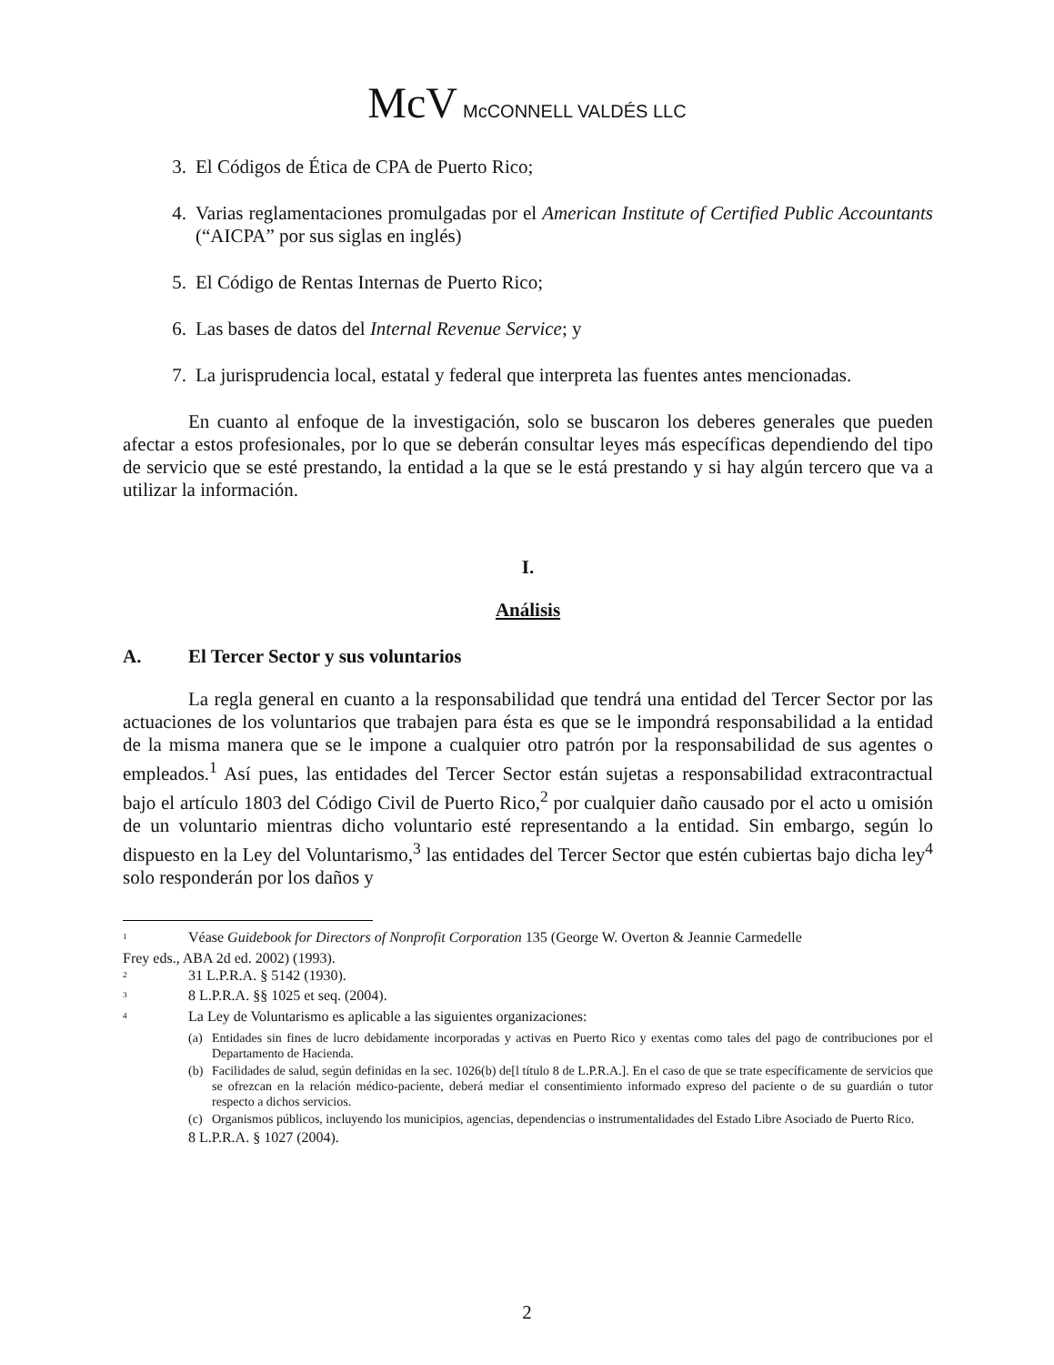McV McCONNELL VALDÉS LLC
3. El Códigos de Ética de CPA de Puerto Rico;
4. Varias reglamentaciones promulgadas por el American Institute of Certified Public Accountants (“AICPA” por sus siglas en inglés)
5. El Código de Rentas Internas de Puerto Rico;
6. Las bases de datos del Internal Revenue Service; y
7. La jurisprudencia local, estatal y federal que interpreta las fuentes antes mencionadas.
En cuanto al enfoque de la investigación, solo se buscaron los deberes generales que pueden afectar a estos profesionales, por lo que se deberán consultar leyes más específicas dependiendo del tipo de servicio que se esté prestando, la entidad a la que se le está prestando y si hay algún tercero que va a utilizar la información.
I.
Análisis
A. El Tercer Sector y sus voluntarios
La regla general en cuanto a la responsabilidad que tendrá una entidad del Tercer Sector por las actuaciones de los voluntarios que trabajen para ésta es que se le impondrá responsabilidad a la entidad de la misma manera que se le impone a cualquier otro patrón por la responsabilidad de sus agentes o empleados.<sup>1</sup> Así pues, las entidades del Tercer Sector están sujetas a responsabilidad extracontractual bajo el artículo 1803 del Código Civil de Puerto Rico,<sup>2</sup> por cualquier daño causado por el acto u omisión de un voluntario mientras dicho voluntario esté representando a la entidad. Sin embargo, según lo dispuesto en la Ley del Voluntarismo,<sup>3</sup> las entidades del Tercer Sector que estén cubiertas bajo dicha ley<sup>4</sup> solo responderán por los daños y
<sup>1</sup> Véase Guidebook for Directors of Nonprofit Corporation 135 (George W. Overton & Jeannie Carmedelle
Frey eds., ABA 2d ed. 2002) (1993).
<sup>2</sup> 31 L.P.R.A. § 5142 (1930).
<sup>3</sup> 8 L.P.R.A. §§ 1025 et seq. (2004).
<sup>4</sup> La Ley de Voluntarismo es aplicable a las siguientes organizaciones:
(a) Entidades sin fines de lucro debidamente incorporadas y activas en Puerto Rico y exentas como tales del pago de contribuciones por el Departamento de Hacienda.
(b) Facilidades de salud, según definidas en la sec. 1026(b) de[l título 8 de L.P.R.A.]. En el caso de que se trate específicamente de servicios que se ofrezcan en la relación médico-paciente, deberá mediar el consentimiento informado expreso del paciente o de su guardián o tutor respecto a dichos servicios.
(c) Organismos públicos, incluyendo los municipios, agencias, dependencias o instrumentalidades del Estado Libre Asociado de Puerto Rico.
8 L.P.R.A. § 1027 (2004).
2